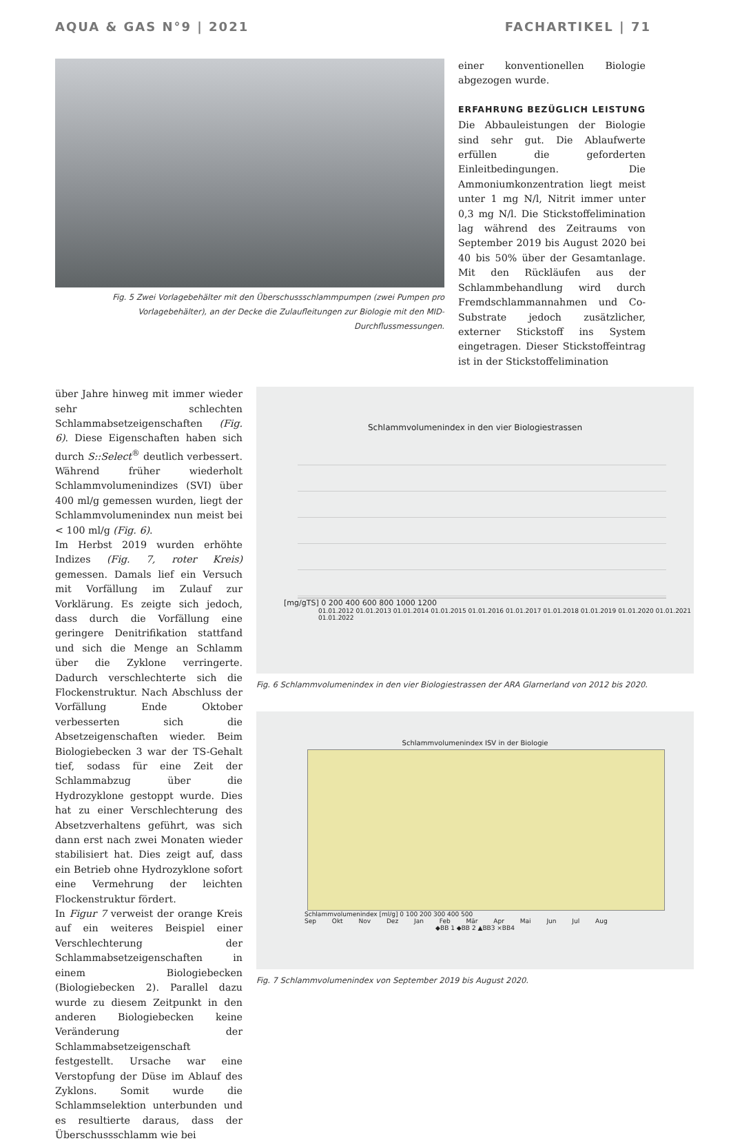AQUA & GAS N°9 | 2021 FACHARTIKEL | 71
Fig. 5 Zwei Vorlagebehälter mit den Überschussschlammpumpen (zwei Pumpen pro Vorlagebehälter), an der Decke die Zulaufleitungen zur Biologie mit den MID-Durchflussmessungen.
einer konventionellen Biologie abgezogen wurde.
ERFAHRUNG BEZÜGLICH LEISTUNG
Die Abbauleistungen der Biologie sind sehr gut. Die Ablaufwerte erfüllen die geforderten Einleitbedingungen. Die Ammoniumkonzentration liegt meist unter 1 mg N/l, Nitrit immer unter 0,3 mg N/l. Die Stickstoffelimination lag während des Zeitraums von September 2019 bis August 2020 bei 40 bis 50% über der Gesamtanlage. Mit den Rückläufen aus der Schlammbehandlung wird durch Fremdschlammannahmen und Co-Substrate jedoch zusätzlicher, externer Stickstoff ins System eingetragen. Dieser Stickstoffeintrag ist in der Stickstoffelimination
über Jahre hinweg mit immer wieder sehr schlechten Schlammabsetzeigenschaften (Fig. 6). Diese Eigenschaften haben sich durch S::Select<sup>®</sup> deutlich verbessert. Während früher wiederholt Schlammvolumenindizes (SVI) über 400 ml/g gemessen wurden, liegt der Schlammvolumenindex nun meist bei < 100 ml/g (Fig. 6).
Im Herbst 2019 wurden erhöhte Indizes (Fig. 7, roter Kreis) gemessen. Damals lief ein Versuch mit Vorfällung im Zulauf zur Vorklärung. Es zeigte sich jedoch, dass durch die Vorfällung eine geringere Denitrifikation stattfand und sich die Menge an Schlamm über die Zyklone verringerte. Dadurch verschlechterte sich die Flockenstruktur. Nach Abschluss der Vorfällung Ende Oktober verbesserten sich die Absetzeigenschaften wieder. Beim Biologiebecken 3 war der TS-Gehalt tief, sodass für eine Zeit der Schlammabzug über die Hydrozyklone gestoppt wurde. Dies hat zu einer Verschlechterung des Absetzverhaltens geführt, was sich dann erst nach zwei Monaten wieder stabilisiert hat. Dies zeigt auf, dass ein Betrieb ohne Hydrozyklone sofort eine Vermehrung der leichten Flockenstruktur fördert.
In Figur 7 verweist der orange Kreis auf ein weiteres Beispiel einer Verschlechterung der Schlammabsetzeigenschaften in einem Biologiebecken (Biologiebecken 2). Parallel dazu wurde zu diesem Zeitpunkt in den anderen Biologiebecken keine Veränderung der Schlammabsetzeigenschaft festgestellt. Ursache war eine Verstopfung der Düse im Ablauf des Zyklons. Somit wurde die Schlammselektion unterbunden und es resultierte daraus, dass der Überschussschlamm wie bei
Schlammvolumenindex in den vier Biologiestrassen
[mg/gTS] 0 200 400 600 800 1000 1200
01.01.2012 01.01.2013 01.01.2014 01.01.2015 01.01.2016 01.01.2017 01.01.2018 01.01.2019 01.01.2020 01.01.2021 01.01.2022
Fig. 6 Schlammvolumenindex in den vier Biologiestrassen der ARA Glarnerland von 2012 bis 2020.
Schlammvolumenindex ISV in der Biologie
Schlammvolumenindex [ml/g] 0 100 200 300 400 500
Sep Okt Nov Dez Jan Feb Mär Apr Mai Jun Jul Aug
◆BB 1 ◆BB 2 ▲BB3 ×BB4
Fig. 7 Schlammvolumenindex von September 2019 bis August 2020.